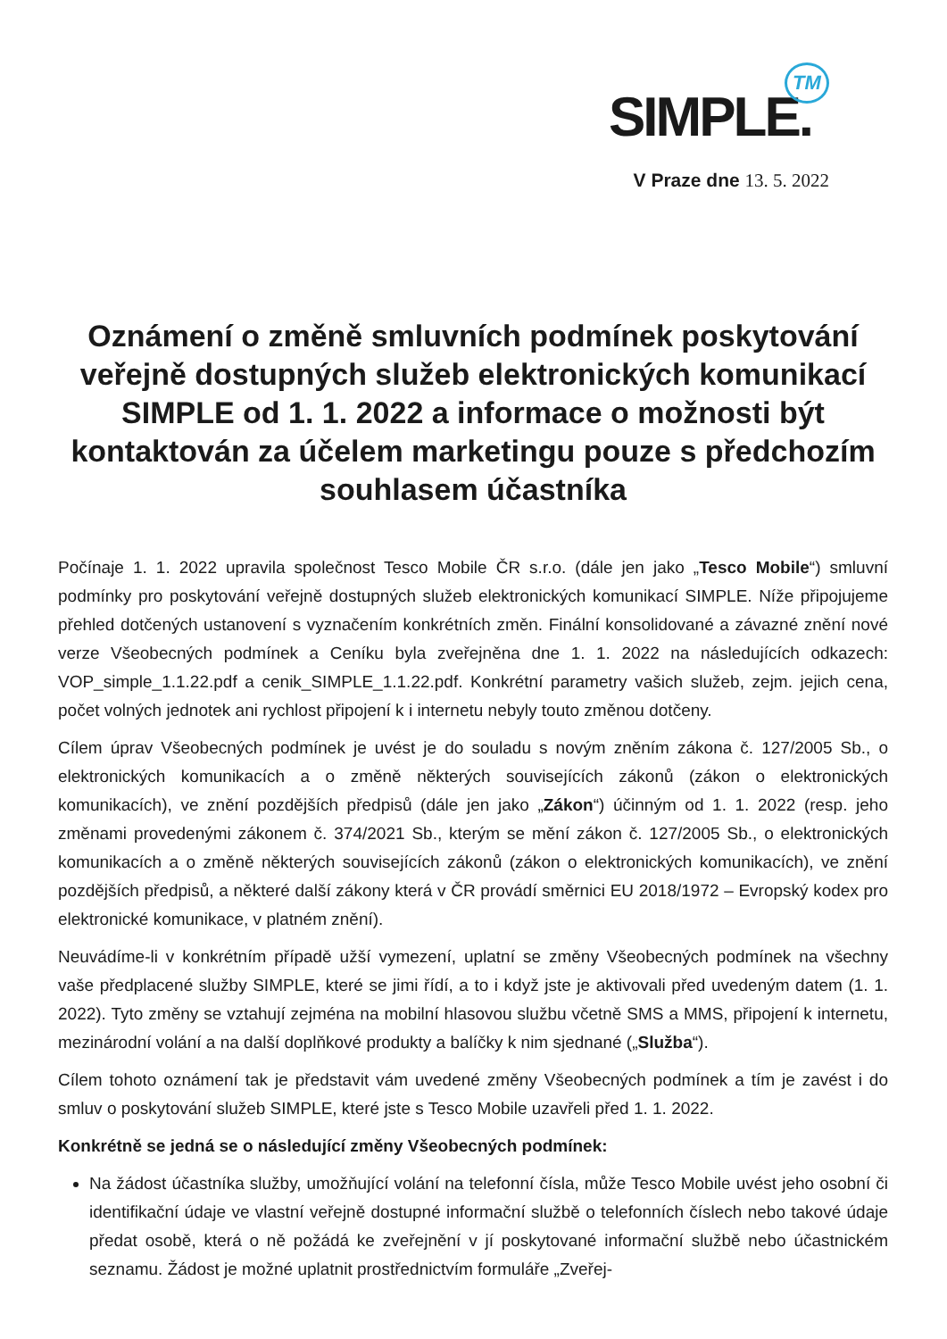SIMPLE.TM
V Praze dne 13. 5. 2022
Oznámení o změně smluvních podmínek poskytování veřejně dostupných služeb elektronických komunikací SIMPLE od 1. 1. 2022 a informace o možnosti být kontaktován za účelem marketingu pouze s předchozím souhlasem účastníka
Počínaje 1. 1. 2022 upravila společnost Tesco Mobile ČR s.r.o. (dále jen jako „Tesco Mobile“) smluvní podmínky pro poskytování veřejně dostupných služeb elektronických komunikací SIMPLE. Níže připojujeme přehled dotčených ustanovení s vyznačením konkrétních změn. Finální konsolidované a závazné znění nové verze Všeobecných podmínek a Ceníku byla zveřejněna dne 1. 1. 2022 na následujících odkazech: VOP_simple_1.1.22.pdf a cenik_SIMPLE_1.1.22.pdf. Konkrétní parametry vašich služeb, zejm. jejich cena, počet volných jednotek ani rychlost připojení k i internetu nebyly touto změnou dotčeny.
Cílem úprav Všeobecných podmínek je uvést je do souladu s novým zněním zákona č. 127/2005 Sb., o elektronických komunikacích a o změně některých souvisejících zákonů (zákon o elektronických komunikacích), ve znění pozdějších předpisů (dále jen jako „Zákon“) účinným od 1. 1. 2022 (resp. jeho změnami provedenými zákonem č. 374/2021 Sb., kterým se mění zákon č. 127/2005 Sb., o elektronických komunikacích a o změně některých souvisejících zákonů (zákon o elektronických komunikacích), ve znění pozdějších předpisů, a některé další zákony která v ČR provádí směrnici EU 2018/1972 – Evropský kodex pro elektronické komunikace, v platném znění).
Neuvádíme-li v konkrétním případě užší vymezení, uplatní se změny Všeobecných podmínek na všechny vaše předplacené služby SIMPLE, které se jimi řídí, a to i když jste je aktivovali před uvedeným datem (1. 1. 2022). Tyto změny se vztahují zejména na mobilní hlasovou službu včetně SMS a MMS, připojení k internetu, mezinárodní volání a na další doplňkové produkty a balíčky k nim sjednané („Služba“).
Cílem tohoto oznámení tak je představit vám uvedené změny Všeobecných podmínek a tím je zavést i do smluv o poskytování služeb SIMPLE, které jste s Tesco Mobile uzavřeli před 1. 1. 2022.
Konkrétně se jedná se o následující změny Všeobecných podmínek:
Na žádost účastníka služby, umožňující volání na telefonní čísla, může Tesco Mobile uvést jeho osobní či identifikační údaje ve vlastní veřejně dostupné informační službě o telefonních číslech nebo takové údaje předat osobě, která o ně požádá ke zveřejnění v jí poskytované informační službě nebo účastnickém seznamu. Žádost je možné uplatnit prostřednictvím formuláře „Zveřej-